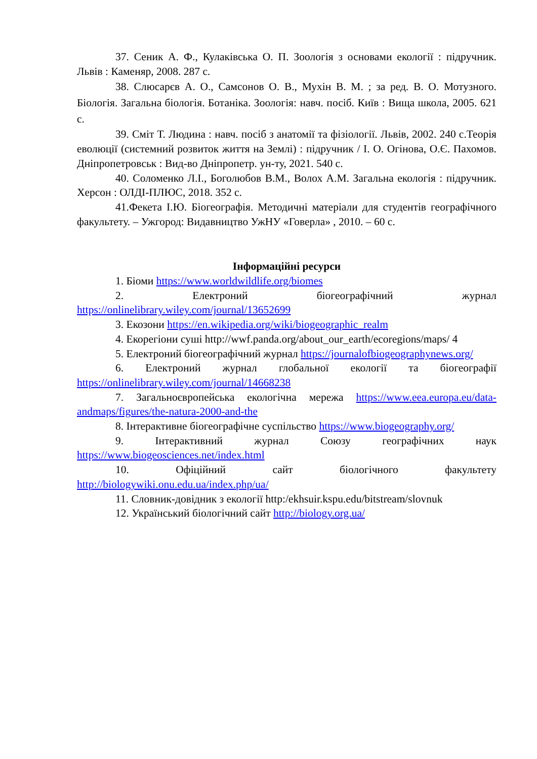37. Сеник А. Ф., Кулаківська О. П. Зоологія з основами екології : підручник. Львів : Каменяр, 2008. 287 с.
38. Слюсарєв А. О., Самсонов О. В., Мухін В. М. ; за ред. В. О. Мотузного. Біологія. Загальна біологія. Ботаніка. Зоологія: навч. посіб. Київ : Вища школа, 2005. 621 с.
39. Сміт Т. Людина : навч. посіб з анатомії та фізіології. Львів, 2002. 240 с.Теорія еволюції (системний розвиток життя на Землі) : підручник / І. О. Огінова, О.Є. Пахомов. Дніпропетровськ : Вид-во Дніпропетр. ун-ту, 2021. 540 с.
40. Соломенко Л.І., Боголюбов В.М., Волох А.М. Загальна екологія : підручник. Херсон : ОЛДІ-ПЛЮС, 2018. 352 с.
41.Фекета І.Ю. Біогеографія. Методичні матеріали для студентів географічного факультету. – Ужгород: Видавництво УжНУ «Говерла» , 2010. – 60 с.
Інформаційні ресурси
1. Біоми https://www.worldwildlife.org/biomes
2. Електроний біогеографічний журнал https://onlinelibrary.wiley.com/journal/13652699
3. Екозони https://en.wikipedia.org/wiki/biogeographic_realm
4. Екорегіони суші http://wwf.panda.org/about_our_earth/ecoregions/maps/ 4
5. Електроний біогеографічний журнал https://journalofbiogeographynews.org/
6. Електроний журнал глобальної екології та біогеографії https://onlinelibrary.wiley.com/journal/14668238
7. Загальноєвропейська екологічна мережа https://www.eea.europa.eu/data-andmaps/figures/the-natura-2000-and-the
8. Інтерактивне біогеографічне суспільство https://www.biogeography.org/
9. Інтерактивний журнал Союзу географічних наук https://www.biogeosciences.net/index.html
10. Офіційний сайт біологічного факультету http://biologywiki.onu.edu.ua/index.php/ua/
11. Словник-довідник з екології http:/ekhsuir.kspu.edu/bitstream/slovnuk
12. Український біологічний сайт http://biology.org.ua/